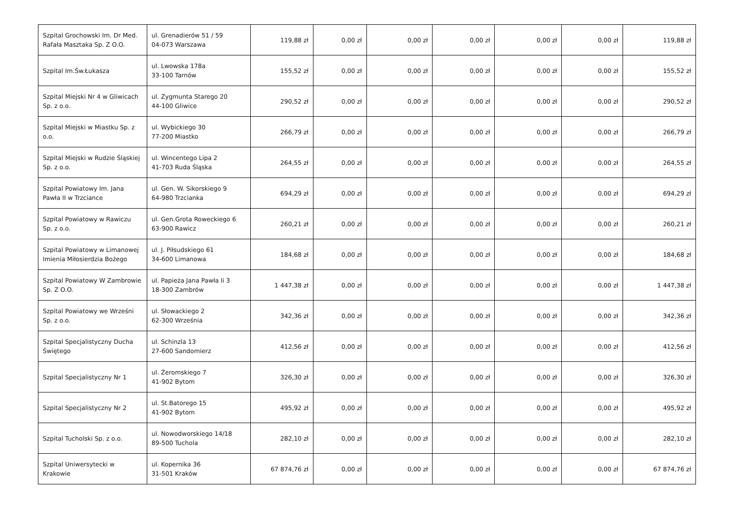| Szpital Grochowski Im. Dr Med. Rafała Masztaka Sp. Z O.O. | ul. Grenadierów 51 / 59 04-073 Warszawa | 119,88 zł | 0,00 zł | 0,00 zł | 0,00 zł | 0,00 zł | 0,00 zł | 119,88 zł |
| Szpital Im.Św.Łukasza | ul. Lwowska 178a 33-100 Tarnów | 155,52 zł | 0,00 zł | 0,00 zł | 0,00 zł | 0,00 zł | 0,00 zł | 155,52 zł |
| Szpital Miejski Nr 4 w Gliwicach Sp. z o.o. | ul. Zygmunta Starego 20 44-100 Gliwice | 290,52 zł | 0,00 zł | 0,00 zł | 0,00 zł | 0,00 zł | 0,00 zł | 290,52 zł |
| Szpital Miejski w Miastku Sp. z o.o. | ul. Wybickiego 30 77-200 Miastko | 266,79 zł | 0,00 zł | 0,00 zł | 0,00 zł | 0,00 zł | 0,00 zł | 266,79 zł |
| Szpital Miejski w Rudzie Śląskiej Sp. z o.o. | ul. Wincentego Lipa 2 41-703 Ruda Śląska | 264,55 zł | 0,00 zł | 0,00 zł | 0,00 zł | 0,00 zł | 0,00 zł | 264,55 zł |
| Szpital Powiatowy Im. Jana Pawła II w Trzciance | ul. Gen. W. Sikorskiego 9 64-980 Trzcianka | 694,29 zł | 0,00 zł | 0,00 zł | 0,00 zł | 0,00 zł | 0,00 zł | 694,29 zł |
| Szpital Powiatowy w Rawiczu Sp. z o.o. | ul. Gen.Grota Roweckiego 6 63-900 Rawicz | 260,21 zł | 0,00 zł | 0,00 zł | 0,00 zł | 0,00 zł | 0,00 zł | 260,21 zł |
| Szpital Powiatowy w Limanowej Imienia Miłosierdzia Bożego | ul. J. Piłsudskiego 61 34-600 Limanowa | 184,68 zł | 0,00 zł | 0,00 zł | 0,00 zł | 0,00 zł | 0,00 zł | 184,68 zł |
| Szpital Powiatowy W Zambrowie Sp. Z O.O. | ul. Papieża Jana Pawła Ii 3 18-300 Zambrów | 1 447,38 zł | 0,00 zł | 0,00 zł | 0,00 zł | 0,00 zł | 0,00 zł | 1 447,38 zł |
| Szpital Powiatowy we Wrześni Sp. z o.o. | ul. Słowackiego 2 62-300 Września | 342,36 zł | 0,00 zł | 0,00 zł | 0,00 zł | 0,00 zł | 0,00 zł | 342,36 zł |
| Szpital Specjalistyczny Ducha Świętego | ul. Schinzla 13 27-600 Sandomierz | 412,56 zł | 0,00 zł | 0,00 zł | 0,00 zł | 0,00 zł | 0,00 zł | 412,56 zł |
| Szpital Specjalistyczny Nr 1 | ul. Żeromskiego 7 41-902 Bytom | 326,30 zł | 0,00 zł | 0,00 zł | 0,00 zł | 0,00 zł | 0,00 zł | 326,30 zł |
| Szpital Specjalistyczny Nr 2 | ul. St.Batorego 15 41-902 Bytom | 495,92 zł | 0,00 zł | 0,00 zł | 0,00 zł | 0,00 zł | 0,00 zł | 495,92 zł |
| Szpital Tucholski Sp. z o.o. | ul. Nowodworskiego 14/18 89-500 Tuchola | 282,10 zł | 0,00 zł | 0,00 zł | 0,00 zł | 0,00 zł | 0,00 zł | 282,10 zł |
| Szpital Uniwersytecki w Krakowie | ul. Kopernika 36 31-501 Kraków | 67 874,76 zł | 0,00 zł | 0,00 zł | 0,00 zł | 0,00 zł | 0,00 zł | 67 874,76 zł |